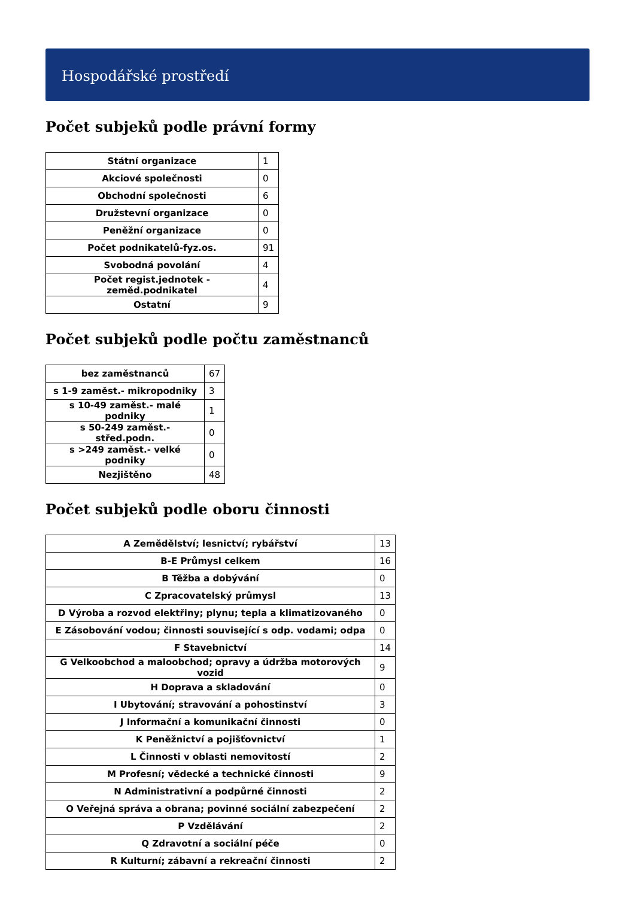Hospodářské prostředí
Počet subjeků podle právní formy
| Státní organizace | 1 |
| Akciové společnosti | 0 |
| Obchodní společnosti | 6 |
| Družstevní organizace | 0 |
| Peněžní organizace | 0 |
| Počet podnikatelů-fyz.os. | 91 |
| Svobodná povolání | 4 |
| Počet regist.jednotek - zeměd.podnikatel | 4 |
| Ostatní | 9 |
Počet subjeků podle počtu zaměstnanců
| bez zaměstnanců | 67 |
| s 1-9 zaměst.- mikropodniky | 3 |
| s 10-49 zaměst.- malé podniky | 1 |
| s 50-249 zaměst.- střed.podn. | 0 |
| s >249 zaměst.- velké podniky | 0 |
| Nezjištěno | 48 |
Počet subjeků podle oboru činnosti
| A Zemědělství; lesnictví; rybářství | 13 |
| B-E Průmysl celkem | 16 |
| B Těžba a dobývání | 0 |
| C Zpracovatelský průmysl | 13 |
| D Výroba a rozvod elektřiny; plynu; tepla a klimatizovaného | 0 |
| E Zásobování vodou; činnosti související s odp. vodami; odpa | 0 |
| F Stavebnictví | 14 |
| G Velkoobchod a maloobchod; opravy a údržba motorových vozid | 9 |
| H Doprava a skladování | 0 |
| I Ubytování; stravování a pohostinství | 3 |
| J Informační a komunikační činnosti | 0 |
| K Peněžnictví a pojišťovnictví | 1 |
| L Činnosti v oblasti nemovitostí | 2 |
| M Profesní; vědecké a technické činnosti | 9 |
| N Administrativní a podpůrné činnosti | 2 |
| O Veřejná správa a obrana; povinné sociální zabezpečení | 2 |
| P Vzdělávání | 2 |
| Q Zdravotní a sociální péče | 0 |
| R Kulturní; zábavní a rekreační činnosti | 2 |